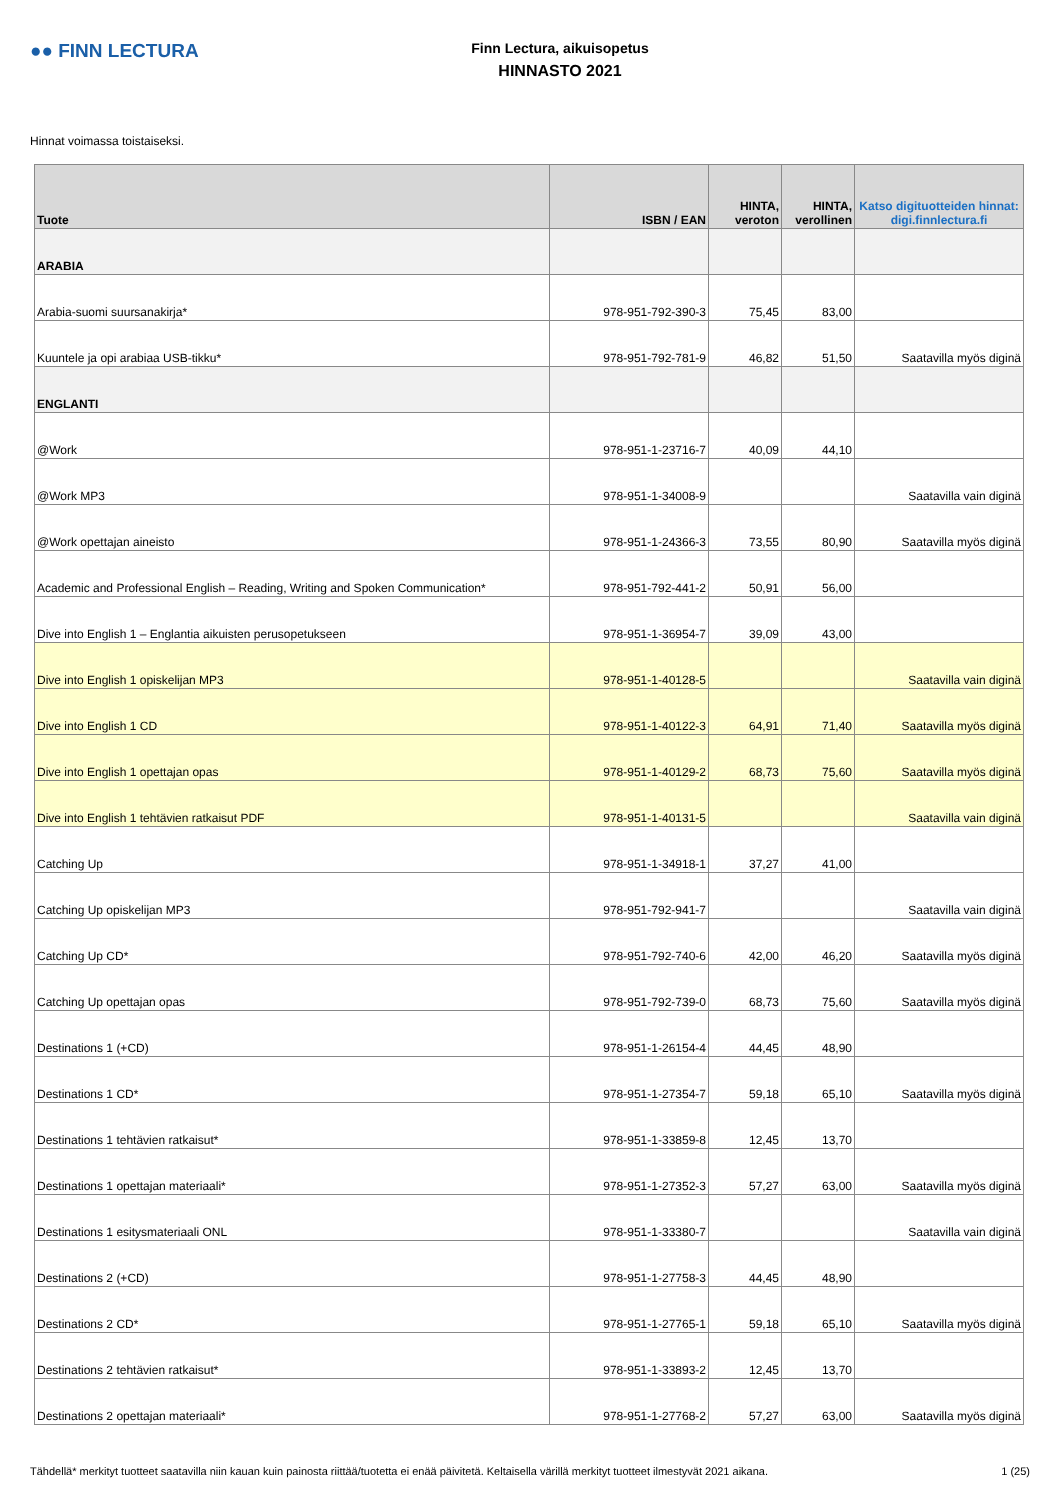●● FINN LECTURA
Finn Lectura, aikuisopetus
HINNASTO 2021
Hinnat voimassa toistaiseksi.
| Tuote | ISBN / EAN | HINTA, veroton | HINTA, verollinen | Katso digituotteiden hinnat: digi.finnlectura.fi |
| --- | --- | --- | --- | --- |
| ARABIA | | | | |
| Arabia-suomi suursanakirja* | 978-951-792-390-3 | 75,45 | 83,00 | |
| Kuuntele ja opi arabiaa USB-tikku* | 978-951-792-781-9 | 46,82 | 51,50 | Saatavilla myös diginä |
| ENGLANTI | | | | |
| @Work | 978-951-1-23716-7 | 40,09 | 44,10 | |
| @Work MP3 | 978-951-1-34008-9 | | | Saatavilla vain diginä |
| @Work opettajan aineisto | 978-951-1-24366-3 | 73,55 | 80,90 | Saatavilla myös diginä |
| Academic and Professional English – Reading, Writing and Spoken Communication* | 978-951-792-441-2 | 50,91 | 56,00 | |
| Dive into English 1 – Englantia aikuisten perusopetukseen | 978-951-1-36954-7 | 39,09 | 43,00 | |
| Dive into English 1 opiskelijan MP3 | 978-951-1-40128-5 | | | Saatavilla vain diginä |
| Dive into English 1 CD | 978-951-1-40122-3 | 64,91 | 71,40 | Saatavilla myös diginä |
| Dive into English 1 opettajan opas | 978-951-1-40129-2 | 68,73 | 75,60 | Saatavilla myös diginä |
| Dive into English 1 tehtävien ratkaisut PDF | 978-951-1-40131-5 | | | Saatavilla vain diginä |
| Catching Up | 978-951-1-34918-1 | 37,27 | 41,00 | |
| Catching Up opiskelijan MP3 | 978-951-792-941-7 | | | Saatavilla vain diginä |
| Catching Up CD* | 978-951-792-740-6 | 42,00 | 46,20 | Saatavilla myös diginä |
| Catching Up opettajan opas | 978-951-792-739-0 | 68,73 | 75,60 | Saatavilla myös diginä |
| Destinations 1 (+CD) | 978-951-1-26154-4 | 44,45 | 48,90 | |
| Destinations 1 CD* | 978-951-1-27354-7 | 59,18 | 65,10 | Saatavilla myös diginä |
| Destinations 1 tehtävien ratkaisut* | 978-951-1-33859-8 | 12,45 | 13,70 | |
| Destinations 1 opettajan materiaali* | 978-951-1-27352-3 | 57,27 | 63,00 | Saatavilla myös diginä |
| Destinations 1 esitysmateriaali ONL | 978-951-1-33380-7 | | | Saatavilla vain diginä |
| Destinations 2 (+CD) | 978-951-1-27758-3 | 44,45 | 48,90 | |
| Destinations 2 CD* | 978-951-1-27765-1 | 59,18 | 65,10 | Saatavilla myös diginä |
| Destinations 2 tehtävien ratkaisut* | 978-951-1-33893-2 | 12,45 | 13,70 | |
| Destinations 2 opettajan materiaali* | 978-951-1-27768-2 | 57,27 | 63,00 | Saatavilla myös diginä |
Tähdellä* merkityt tuotteet saatavilla niin kauan kuin painosta riittää/tuotetta ei enää päivitetä. Keltaisella värillä merkityt tuotteet ilmestyvät 2021 aikana. 1 (25)